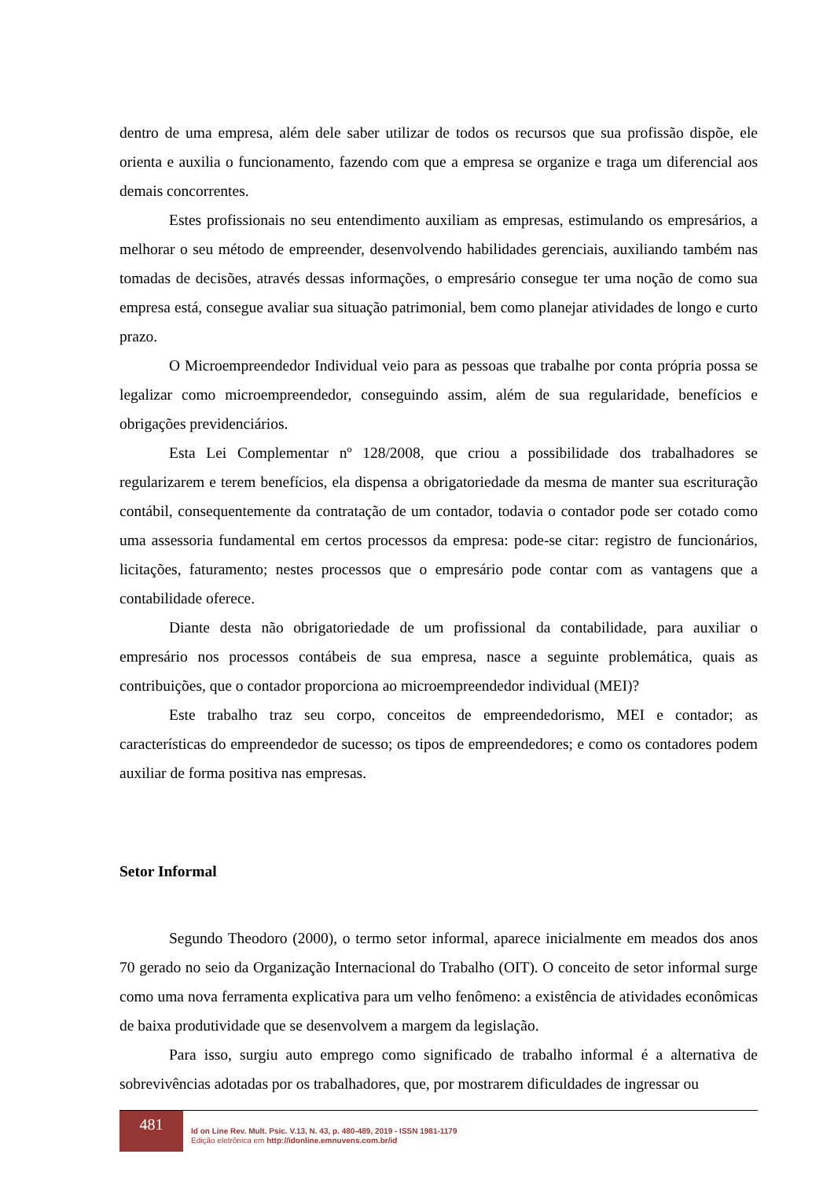dentro de uma empresa, além dele saber utilizar de todos os recursos que sua profissão dispõe, ele orienta e auxilia o funcionamento, fazendo com que a empresa se organize e traga um diferencial aos demais concorrentes.
Estes profissionais no seu entendimento auxiliam as empresas, estimulando os empresários, a melhorar o seu método de empreender, desenvolvendo habilidades gerenciais, auxiliando também nas tomadas de decisões, através dessas informações, o empresário consegue ter uma noção de como sua empresa está, consegue avaliar sua situação patrimonial, bem como planejar atividades de longo e curto prazo.
O Microempreendedor Individual veio para as pessoas que trabalhe por conta própria possa se legalizar como microempreendedor, conseguindo assim, além de sua regularidade, benefícios e obrigações previdenciários.
Esta Lei Complementar nº 128/2008, que criou a possibilidade dos trabalhadores se regularizarem e terem benefícios, ela dispensa a obrigatoriedade da mesma de manter sua escrituração contábil, consequentemente da contratação de um contador, todavia o contador pode ser cotado como uma assessoria fundamental em certos processos da empresa: pode-se citar: registro de funcionários, licitações, faturamento; nestes processos que o empresário pode contar com as vantagens que a contabilidade oferece.
Diante desta não obrigatoriedade de um profissional da contabilidade, para auxiliar o empresário nos processos contábeis de sua empresa, nasce a seguinte problemática, quais as contribuições, que o contador proporciona ao microempreendedor individual (MEI)?
Este trabalho traz seu corpo, conceitos de empreendedorismo, MEI e contador; as características do empreendedor de sucesso; os tipos de empreendedores; e como os contadores podem auxiliar de forma positiva nas empresas.
Setor Informal
Segundo Theodoro (2000), o termo setor informal, aparece inicialmente em meados dos anos 70 gerado no seio da Organização Internacional do Trabalho (OIT). O conceito de setor informal surge como uma nova ferramenta explicativa para um velho fenômeno: a existência de atividades econômicas de baixa produtividade que se desenvolvem a margem da legislação.
Para isso, surgiu auto emprego como significado de trabalho informal é a alternativa de sobrevivências adotadas por os trabalhadores, que, por mostrarem dificuldades de ingressar ou
481
Id on Line Rev. Mult. Psic. V.13, N. 43, p. 480-489, 2019 - ISSN 1981-1179
Edição eletrônica em http://idonline.emnuvens.com.br/id